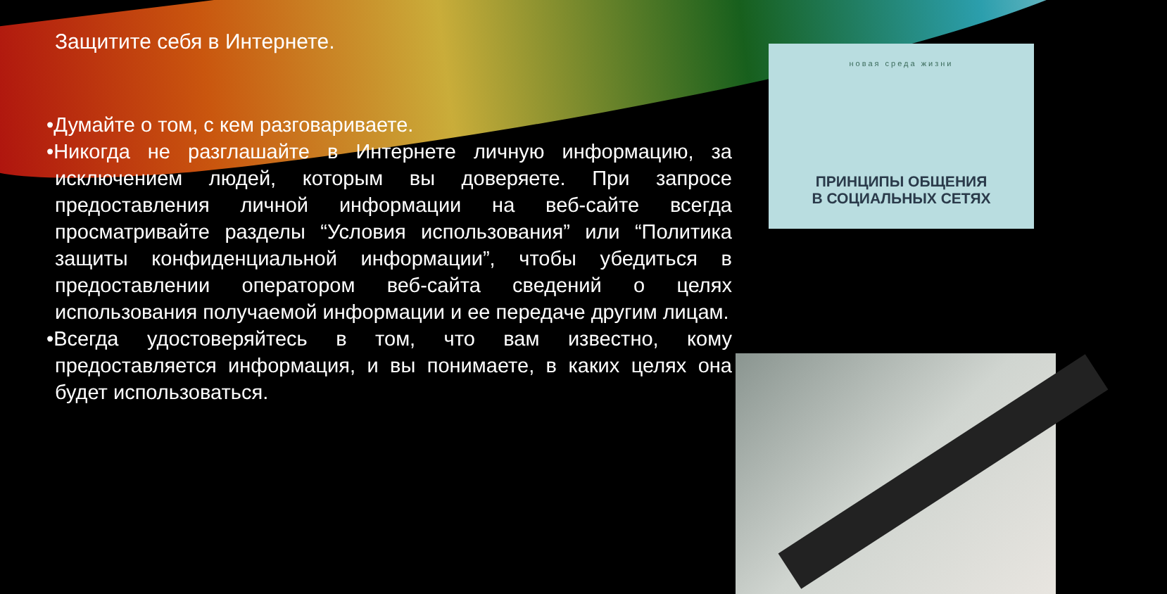Защитите себя в Интернете.
•Думайте о том, с кем разговариваете.
•Никогда не разглашайте в Интернете личную информацию, за исключением людей, которым вы доверяете. При запросе предоставления личной информации на веб-сайте всегда просматривайте разделы “Условия использования” или “Политика защиты конфиденциальной информации”, чтобы убедиться в предоставлении оператором веб-сайта сведений о целях использования получаемой информации и ее передаче другим лицам.
•Всегда удостоверяйтесь в том, что вам известно, кому предоставляется информация, и вы понимаете, в каких целях она будет использоваться.
новая среда жизни
ПРИНЦИПЫ ОБЩЕНИЯ
В СОЦИАЛЬНЫХ СЕТЯХ